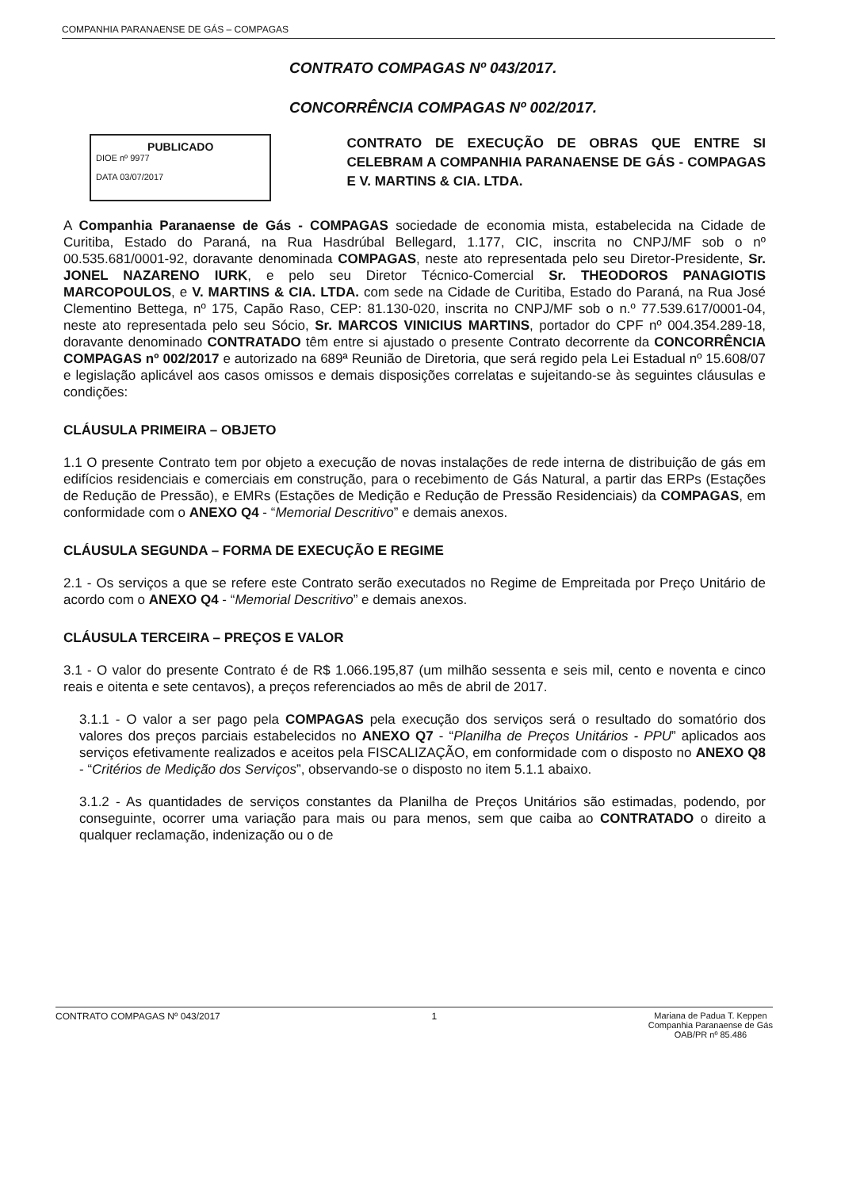COMPANHIA PARANAENSE DE GÁS – COMPAGAS
CONTRATO COMPAGAS Nº 043/2017.
CONCORRÊNCIA COMPAGAS Nº 002/2017.
PUBLICADO
DIOE nº 9977
DATA 03/07/2017
CONTRATO DE EXECUÇÃO DE OBRAS QUE ENTRE SI CELEBRAM A COMPANHIA PARANAENSE DE GÁS - COMPAGAS E V. MARTINS & CIA. LTDA.
A Companhia Paranaense de Gás - COMPAGAS sociedade de economia mista, estabelecida na Cidade de Curitiba, Estado do Paraná, na Rua Hasdrúbal Bellegard, 1.177, CIC, inscrita no CNPJ/MF sob o nº 00.535.681/0001-92, doravante denominada COMPAGAS, neste ato representada pelo seu Diretor-Presidente, Sr. JONEL NAZARENO IURK, e pelo seu Diretor Técnico-Comercial Sr. THEODOROS PANAGIOTIS MARCOPOULOS, e V. MARTINS & CIA. LTDA. com sede na Cidade de Curitiba, Estado do Paraná, na Rua José Clementino Bettega, nº 175, Capão Raso, CEP: 81.130-020, inscrita no CNPJ/MF sob o n.º 77.539.617/0001-04, neste ato representada pelo seu Sócio, Sr. MARCOS VINICIUS MARTINS, portador do CPF nº 004.354.289-18, doravante denominado CONTRATADO têm entre si ajustado o presente Contrato decorrente da CONCORRÊNCIA COMPAGAS nº 002/2017 e autorizado na 689ª Reunião de Diretoria, que será regido pela Lei Estadual nº 15.608/07 e legislação aplicável aos casos omissos e demais disposições correlatas e sujeitando-se às seguintes cláusulas e condições:
CLÁUSULA PRIMEIRA – OBJETO
1.1 O presente Contrato tem por objeto a execução de novas instalações de rede interna de distribuição de gás em edifícios residenciais e comerciais em construção, para o recebimento de Gás Natural, a partir das ERPs (Estações de Redução de Pressão), e EMRs (Estações de Medição e Redução de Pressão Residenciais) da COMPAGAS, em conformidade com o ANEXO Q4 - “Memorial Descritivo” e demais anexos.
CLÁUSULA SEGUNDA – FORMA DE EXECUÇÃO E REGIME
2.1 - Os serviços a que se refere este Contrato serão executados no Regime de Empreitada por Preço Unitário de acordo com o ANEXO Q4 - “Memorial Descritivo” e demais anexos.
CLÁUSULA TERCEIRA – PREÇOS E VALOR
3.1 - O valor do presente Contrato é de R$ 1.066.195,87 (um milhão sessenta e seis mil, cento e noventa e cinco reais e oitenta e sete centavos), a preços referenciados ao mês de abril de 2017.
3.1.1 - O valor a ser pago pela COMPAGAS pela execução dos serviços será o resultado do somatório dos valores dos preços parciais estabelecidos no ANEXO Q7 - “Planilha de Preços Unitários - PPU” aplicados aos serviços efetivamente realizados e aceitos pela FISCALIZAÇÃO, em conformidade com o disposto no ANEXO Q8 - “Critérios de Medição dos Serviços”, observando-se o disposto no item 5.1.1 abaixo.
3.1.2 - As quantidades de serviços constantes da Planilha de Preços Unitários são estimadas, podendo, por conseguinte, ocorrer uma variação para mais ou para menos, sem que caiba ao CONTRATADO o direito a qualquer reclamação, indenização ou o de
CONTRATO COMPAGAS Nº 043/2017 1 Mariana de Padua T. Keppen
Companhia Paranaense de Gás
OAB/PR nº 85.486